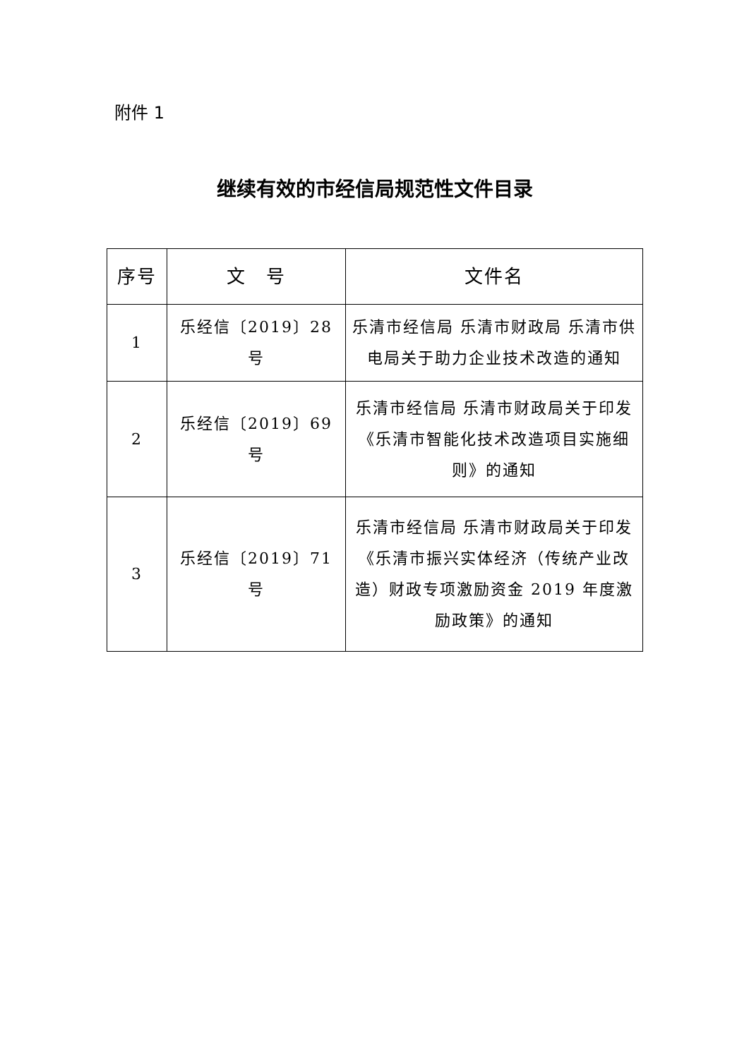附件 1
继续有效的市经信局规范性文件目录
| 序号 | 文 号 | 文件名 |
| --- | --- | --- |
| 1 | 乐经信〔2019〕28 号 | 乐清市经信局 乐清市财政局 乐清市供电局关于助力企业技术改造的通知 |
| 2 | 乐经信〔2019〕69 号 | 乐清市经信局 乐清市财政局关于印发《乐清市智能化技术改造项目实施细则》的通知 |
| 3 | 乐经信〔2019〕71 号 | 乐清市经信局 乐清市财政局关于印发《乐清市振兴实体经济（传统产业改造）财政专项激励资金 2019 年度激励政策》的通知 |